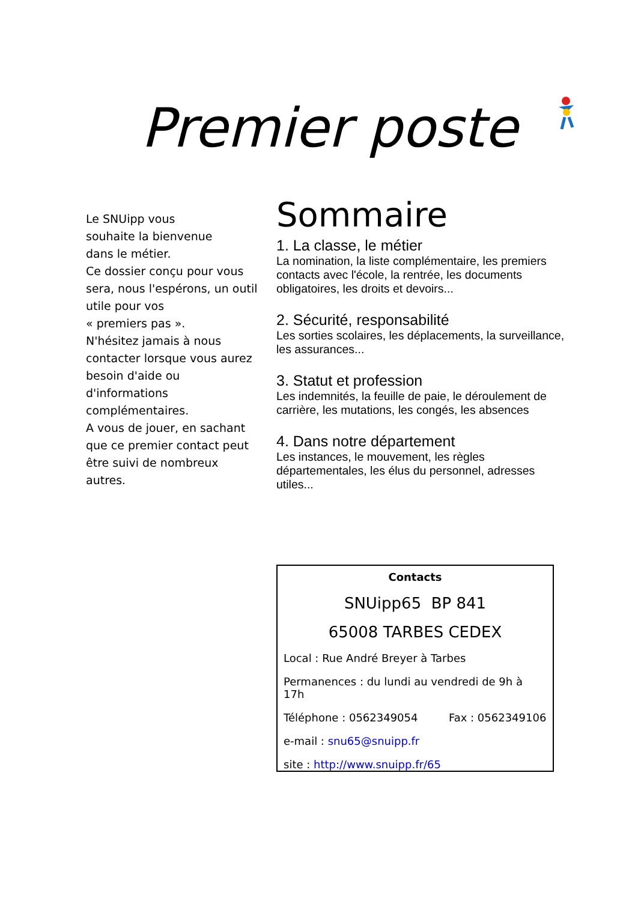Premier poste
Le SNUipp vous
souhaite la bienvenue
dans le métier.
Ce dossier conçu pour vous sera, nous l'espérons, un outil utile pour vos
« premiers pas ».
N'hésitez jamais à nous contacter lorsque vous aurez besoin d'aide ou d'informations complémentaires.
A vous de jouer, en sachant que ce premier contact peut être suivi de nombreux autres.
Sommaire
1. La classe, le métier
La nomination, la liste complémentaire, les premiers contacts avec l'école, la rentrée, les documents obligatoires, les droits et devoirs...
2. Sécurité, responsabilité
Les sorties scolaires, les déplacements, la surveillance, les assurances...
3. Statut et profession
Les indemnités, la feuille de paie, le déroulement de carrière, les mutations, les congés, les absences
4. Dans notre département
Les instances, le mouvement, les règles départementales, les élus du personnel, adresses utiles...
Contacts
SNUipp65 BP 841
65008 TARBES CEDEX
Local : Rue André Breyer à Tarbes
Permanences : du lundi au vendredi de 9h à 17h
Téléphone : 0562349054 Fax : 0562349106
e-mail : snu65@snuipp.fr
site : http://www.snuipp.fr/65